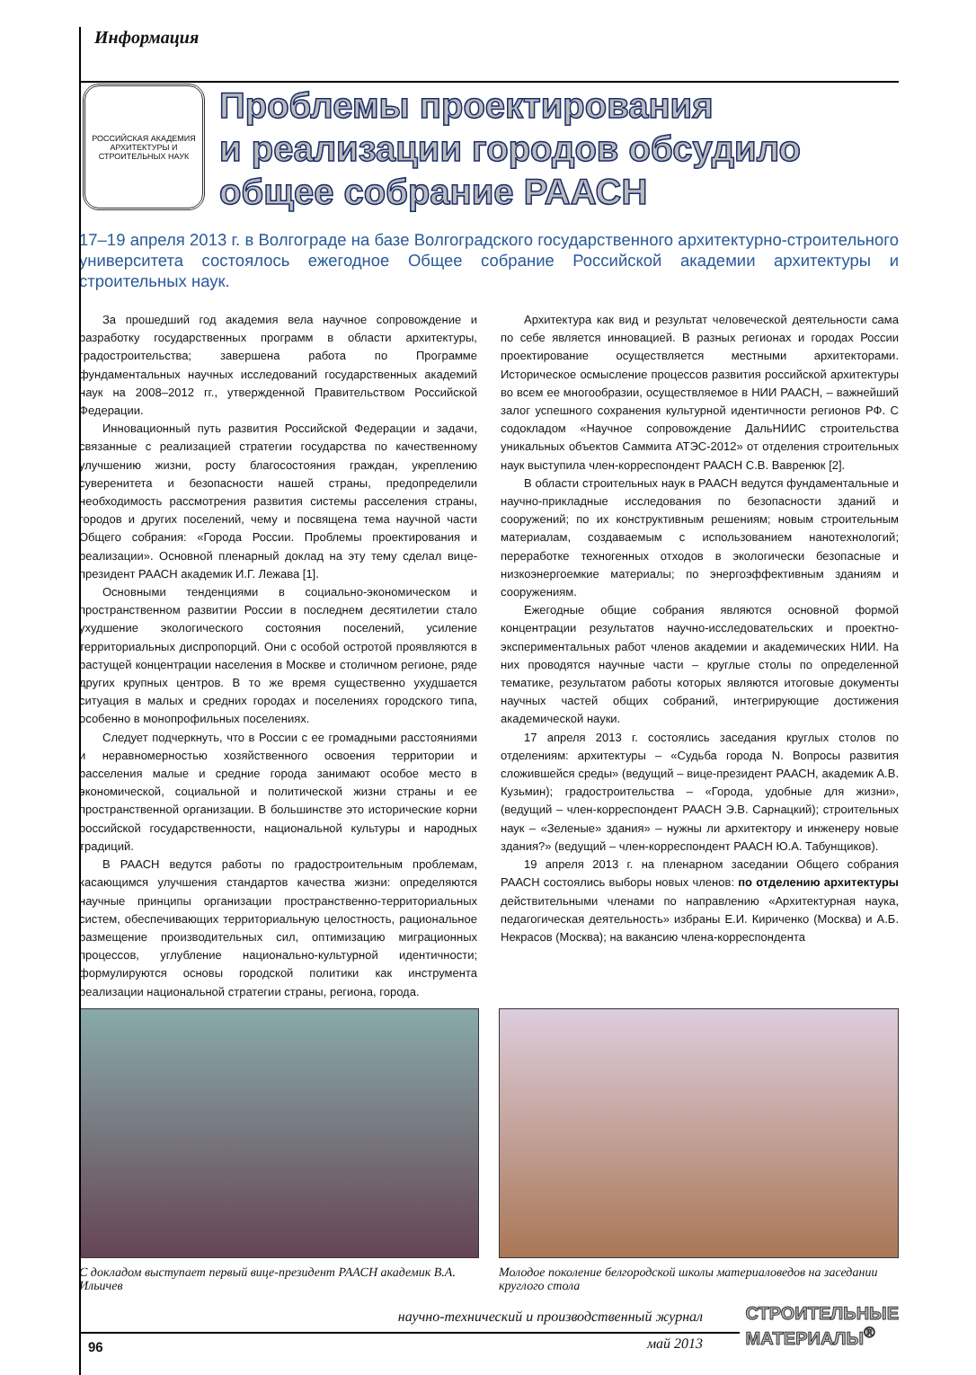Информация
РОССИЙСКАЯ АКАДЕМИЯ АРХИТЕКТУРЫ И СТРОИТЕЛЬНЫХ НАУК
Проблемы проектирования
и реализации городов обсудило
общее собрание РААСН
17–19 апреля 2013 г. в Волгограде на базе Волгоградского государственного архитектурно-строительного университета состоялось ежегодное Общее собрание Российской академии архитектуры и строительных наук.
За прошедший год академия вела научное сопровождение и разработку государственных программ в области архитектуры, градостроительства; завершена работа по Программе фундаментальных научных исследований государственных академий наук на 2008–2012 гг., утвержденной Правительством Российской Федерации.
Инновационный путь развития Российской Федерации и задачи, связанные с реализацией стратегии государства по качественному улучшению жизни, росту благосостояния граждан, укреплению суверенитета и безопасности нашей страны, предопределили необходимость рассмотрения развития системы расселения страны, городов и других поселений, чему и посвящена тема научной части Общего собрания: «Города России. Проблемы проектирования и реализации». Основной пленарный доклад на эту тему сделал вице-президент РААСН академик И.Г. Лежава [1].
Основными тенденциями в социально-экономическом и пространственном развитии России в последнем десятилетии стало ухудшение экологического состояния поселений, усиление территориальных диспропорций. Они с особой остротой проявляются в растущей концентрации населения в Москве и столичном регионе, ряде других крупных центров. В то же время существенно ухудшается ситуация в малых и средних городах и поселениях городского типа, особенно в монопрофильных поселениях.
Следует подчеркнуть, что в России с ее громадными расстояниями и неравномерностью хозяйственного освоения территории и расселения малые и средние города занимают особое место в экономической, социальной и политической жизни страны и ее пространственной организации. В большинстве это исторические корни российской государственности, национальной культуры и народных традиций.
В РААСН ведутся работы по градостроительным проблемам, касающимся улучшения стандартов качества жизни: определяются научные принципы организации пространственно-территориальных систем, обеспечивающих территориальную целостность, рациональное размещение производительных сил, оптимизацию миграционных процессов, углубление национально-культурной идентичности; формулируются основы городской политики как инструмента реализации национальной стратегии страны, региона, города.
Архитектура как вид и результат человеческой деятельности сама по себе является инновацией. В разных регионах и городах России проектирование осуществляется местными архитекторами. Историческое осмысление процессов развития российской архитектуры во всем ее многообразии, осуществляемое в НИИ РААСН, – важнейший залог успешного сохранения культурной идентичности регионов РФ. С содокладом «Научное сопровождение ДальНИИС строительства уникальных объектов Саммита АТЭС-2012» от отделения строительных наук выступила член-корреспондент РААСН С.В. Вавренюк [2].
В области строительных наук в РААСН ведутся фундаментальные и научно-прикладные исследования по безопасности зданий и сооружений; по их конструктивным решениям; новым строительным материалам, создаваемым с использованием нанотехнологий; переработке техногенных отходов в экологически безопасные и низкоэнергоемкие материалы; по энергоэффективным зданиям и сооружениям.
Ежегодные общие собрания являются основной формой концентрации результатов научно-исследовательских и проектно-экспериментальных работ членов академии и академических НИИ. На них проводятся научные части – круглые столы по определенной тематике, результатом работы которых являются итоговые документы научных частей общих собраний, интегрирующие достижения академической науки.
17 апреля 2013 г. состоялись заседания круглых столов по отделениям: архитектуры – «Судьба города N. Вопросы развития сложившейся среды» (ведущий – вице-президент РААСН, академик А.В. Кузьмин); градостроительства – «Города, удобные для жизни», (ведущий – член-корреспондент РААСН Э.В. Сарнацкий); строительных наук – «Зеленые» здания» – нужны ли архитектору и инженеру новые здания?» (ведущий – член-корреспондент РААСН Ю.А. Табунщиков).
19 апреля 2013 г. на пленарном заседании Общего собрания РААСН состоялись выборы новых членов: по отделению архитектуры действительными членами по направлению «Архитектурная наука, педагогическая деятельность» избраны Е.И. Кириченко (Москва) и А.Б. Некрасов (Москва); на вакансию члена-корреспондента
С докладом выступает первый вице-президент РААСН академик В.А. Ильичев
Молодое поколение белгородской школы материаловедов на заседании круглого стола
96
научно-технический и производственный журнал
май 2013
СТРОИТЕЛЬНЫЕ
МАТЕРИАЛЫ<sup>®</sup>